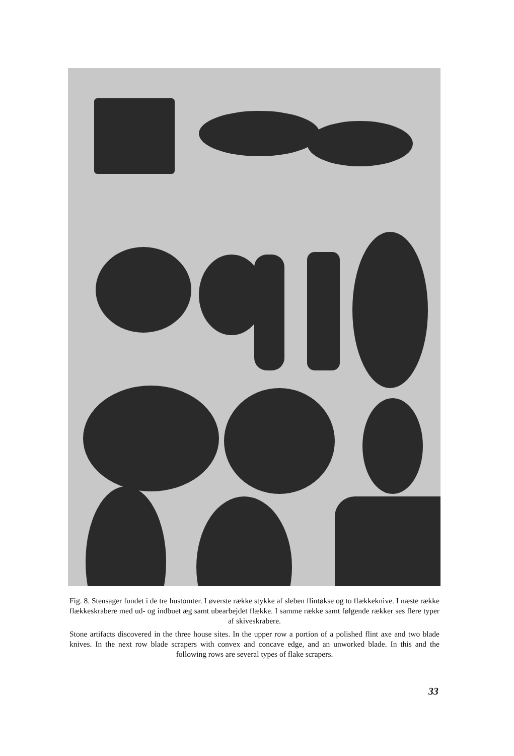Fig. 8. Stensager fundet i de tre hustomter. I øverste række stykke af sleben flintøkse og to flække­knive. I næste række flækkeskrabere med ud- og indbuet æg samt ubearbejdet flække. I samme række samt følgende rækker ses flere typer af skiveskrabere.
Stone artifacts discovered in the three house sites. In the upper row a portion of a polished flint axe and two blade knives. In the next row blade scrapers with convex and concave edge, and an unworked blade. In this and the following rows are several types of flake scrapers.
33